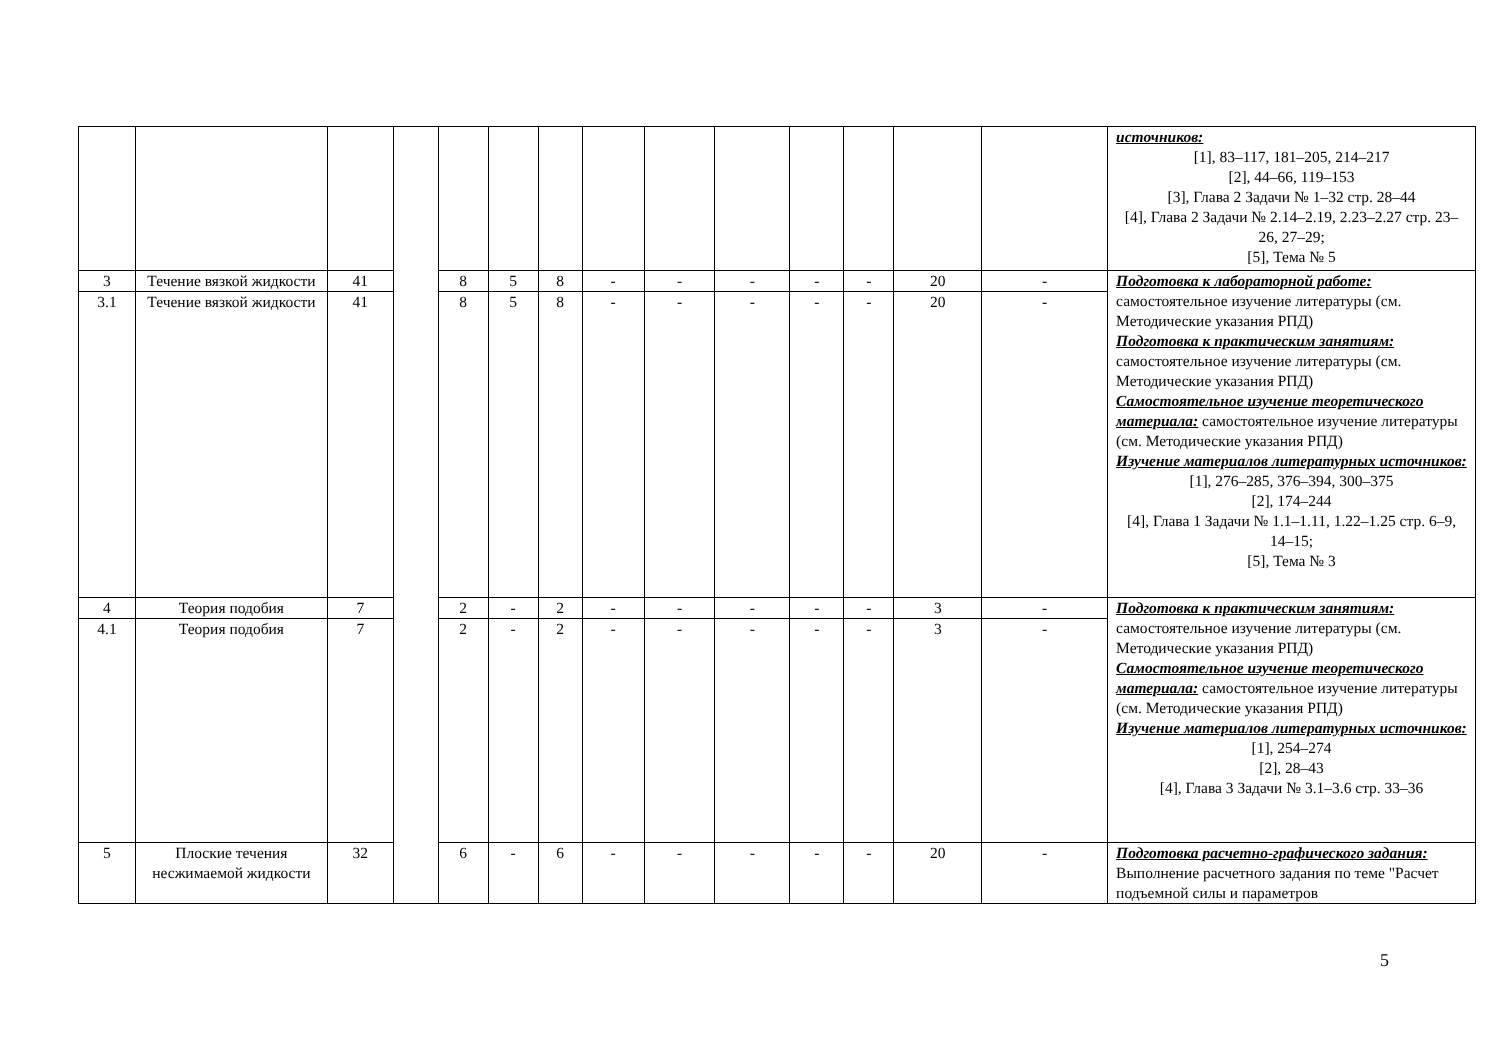| | | | | | | | | | | | | | | источников: [1], 83–117, 181–205, 214–217 [2], 44–66, 119–153 [3], Глава 2 Задачи № 1–32 стр. 28–44 [4], Глава 2 Задачи № 2.14–2.19, 2.23–2.27 стр. 23–26, 27–29; [5], Тема № 5 |
| 3 | Течение вязкой жидкости | 41 | | 8 | 5 | 8 | - | - | - | - | - | 20 | - | Подготовка к лабораторной работе: самостоятельное изучение литературы (см. Методические указания РПД) Подготовка к практическим занятиям: самостоятельное изучение литературы (см. Методические указания РПД) Самостоятельное изучение теоретического материала: самостоятельное изучение литературы (см. Методические указания РПД) Изучение материалов литературных источников: [1], 276–285, 376–394, 300–375 [2], 174–244 [4], Глава 1 Задачи № 1.1–1.11, 1.22–1.25 стр. 6–9, 14–15; [5], Тема № 3 |
| 3.1 | Течение вязкой жидкости | 41 | | 8 | 5 | 8 | - | - | - | - | - | 20 | - | |
| 4 | Теория подобия | 7 | | 2 | - | 2 | - | - | - | - | - | 3 | - | Подготовка к практическим занятиям: самостоятельное изучение литературы (см. Методические указания РПД) Самостоятельное изучение теоретического материала: самостоятельное изучение литературы (см. Методические указания РПД) Изучение материалов литературных источников: [1], 254–274 [2], 28–43 [4], Глава 3 Задачи № 3.1–3.6 стр. 33–36 |
| 4.1 | Теория подобия | 7 | | 2 | - | 2 | - | - | - | - | - | 3 | - | |
| 5 | Плоские течения несжимаемой жидкости | 32 | | 6 | - | 6 | - | - | - | - | - | 20 | - | Подготовка расчетно-графического задания: Выполнение расчетного задания по теме "Расчет подъемной силы и параметров |
5